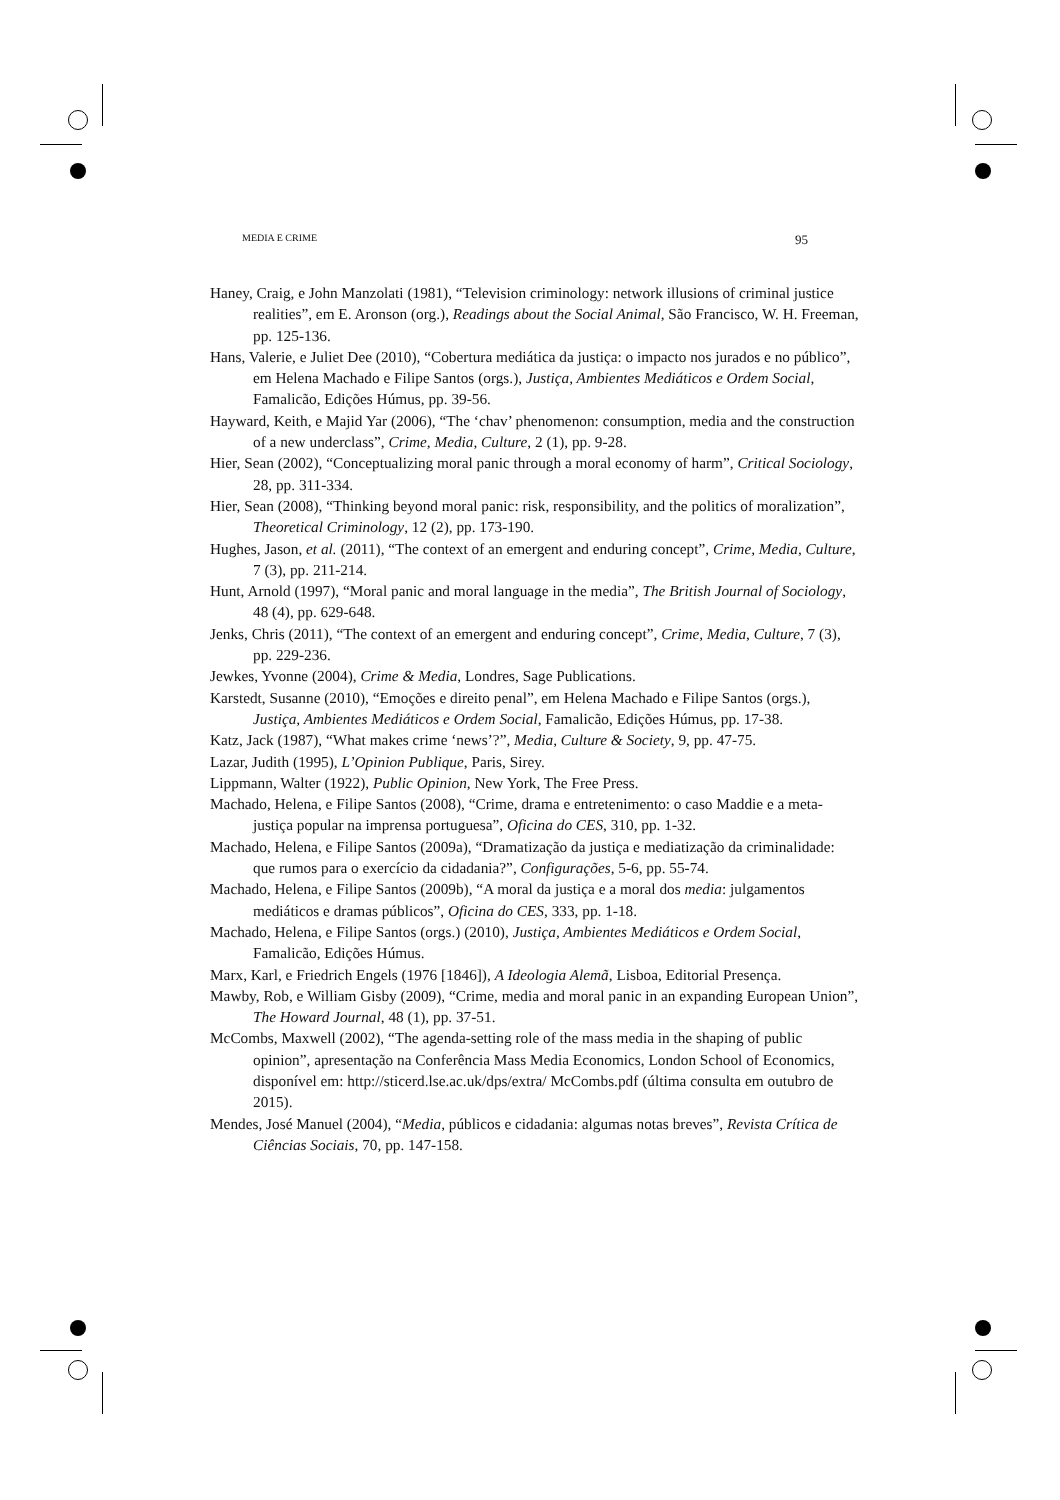MEDIA E CRIME 95
Haney, Craig, e John Manzolati (1981), “Television criminology: network illusions of criminal justice realities”, em E. Aronson (org.), Readings about the Social Animal, São Francisco, W. H. Freeman, pp. 125-136.
Hans, Valerie, e Juliet Dee (2010), “Cobertura mediática da justiça: o impacto nos jurados e no público”, em Helena Machado e Filipe Santos (orgs.), Justiça, Ambientes Mediáticos e Ordem Social, Famalicão, Edições Húmus, pp. 39-56.
Hayward, Keith, e Majid Yar (2006), “The ‘chav’ phenomenon: consumption, media and the construction of a new underclass”, Crime, Media, Culture, 2 (1), pp. 9-28.
Hier, Sean (2002), “Conceptualizing moral panic through a moral economy of harm”, Critical Sociology, 28, pp. 311-334.
Hier, Sean (2008), “Thinking beyond moral panic: risk, responsibility, and the politics of moralization”, Theoretical Criminology, 12 (2), pp. 173-190.
Hughes, Jason, et al. (2011), “The context of an emergent and enduring concept”, Crime, Media, Culture, 7 (3), pp. 211-214.
Hunt, Arnold (1997), “Moral panic and moral language in the media”, The British Journal of Sociology, 48 (4), pp. 629-648.
Jenks, Chris (2011), “The context of an emergent and enduring concept”, Crime, Media, Culture, 7 (3), pp. 229-236.
Jewkes, Yvonne (2004), Crime & Media, Londres, Sage Publications.
Karstedt, Susanne (2010), “Emoções e direito penal”, em Helena Machado e Filipe Santos (orgs.), Justiça, Ambientes Mediáticos e Ordem Social, Famalicão, Edições Húmus, pp. 17-38.
Katz, Jack (1987), “What makes crime ‘news’?”, Media, Culture & Society, 9, pp. 47-75.
Lazar, Judith (1995), L’Opinion Publique, Paris, Sirey.
Lippmann, Walter (1922), Public Opinion, New York, The Free Press.
Machado, Helena, e Filipe Santos (2008), “Crime, drama e entretenimento: o caso Maddie e a meta-justiça popular na imprensa portuguesa”, Oficina do CES, 310, pp. 1-32.
Machado, Helena, e Filipe Santos (2009a), “Dramatização da justiça e mediatização da criminalidade: que rumos para o exercício da cidadania?”, Configurações, 5-6, pp. 55-74.
Machado, Helena, e Filipe Santos (2009b), “A moral da justiça e a moral dos media: julgamentos mediáticos e dramas públicos”, Oficina do CES, 333, pp. 1-18.
Machado, Helena, e Filipe Santos (orgs.) (2010), Justiça, Ambientes Mediáticos e Ordem Social, Famalicão, Edições Húmus.
Marx, Karl, e Friedrich Engels (1976 [1846]), A Ideologia Alemã, Lisboa, Editorial Presença.
Mawby, Rob, e William Gisby (2009), “Crime, media and moral panic in an expanding European Union”, The Howard Journal, 48 (1), pp. 37-51.
McCombs, Maxwell (2002), “The agenda-setting role of the mass media in the shaping of public opinion”, apresentação na Conferência Mass Media Economics, London School of Economics, disponível em: http://sticerd.lse.ac.uk/dps/extra/ McCombs.pdf (última consulta em outubro de 2015).
Mendes, José Manuel (2004), “Media, públicos e cidadania: algumas notas breves”, Revista Crítica de Ciências Sociais, 70, pp. 147-158.